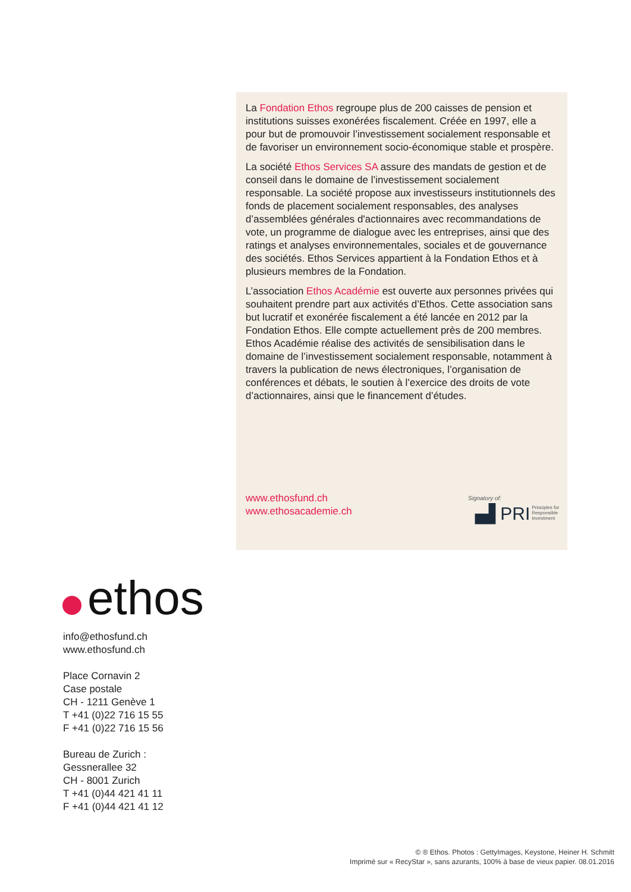La Fondation Ethos regroupe plus de 200 caisses de pension et institutions suisses exonérées fiscalement. Créée en 1997, elle a pour but de promouvoir l’investissement socialement responsable et de favoriser un environnement socio-économique stable et prospère.
La société Ethos Services SA assure des mandats de gestion et de conseil dans le domaine de l’investissement socialement responsable. La société propose aux investisseurs institutionnels des fonds de placement socialement responsables, des analyses d’assemblées générales d'actionnaires avec recommandations de vote, un programme de dialogue avec les entreprises, ainsi que des ratings et analyses environnementales, sociales et de gouvernance des sociétés. Ethos Services appartient à la Fondation Ethos et à plusieurs membres de la Fondation.
L’association Ethos Académie est ouverte aux personnes privées qui souhaitent prendre part aux activités d’Ethos. Cette association sans but lucratif et exonérée fiscalement a été lancée en 2012 par la Fondation Ethos. Elle compte actuellement près de 200 membres. Ethos Académie réalise des activités de sensibilisation dans le domaine de l’investissement socialement responsable, notamment à travers la publication de news électroniques, l’organisation de conférences et débats, le soutien à l’exercice des droits de vote d’actionnaires, ainsi que le financement d’études.
www.ethosfund.ch
www.ethosacademie.ch
Signatory of:
▗▟ PRI Principles for
Responsible
Investment
ethos
info@ethosfund.ch
www.ethosfund.ch
Place Cornavin 2
Case postale
CH - 1211 Genève 1
T +41 (0)22 716 15 55
F +41 (0)22 716 15 56
Bureau de Zurich :
Gessnerallee 32
CH - 8001 Zurich
T +41 (0)44 421 41 11
F +41 (0)44 421 41 12
© ® Ethos. Photos : GettyImages, Keystone, Heiner H. Schmitt
Imprimé sur « RecyStar », sans azurants, 100% à base de vieux papier. 08.01.2016